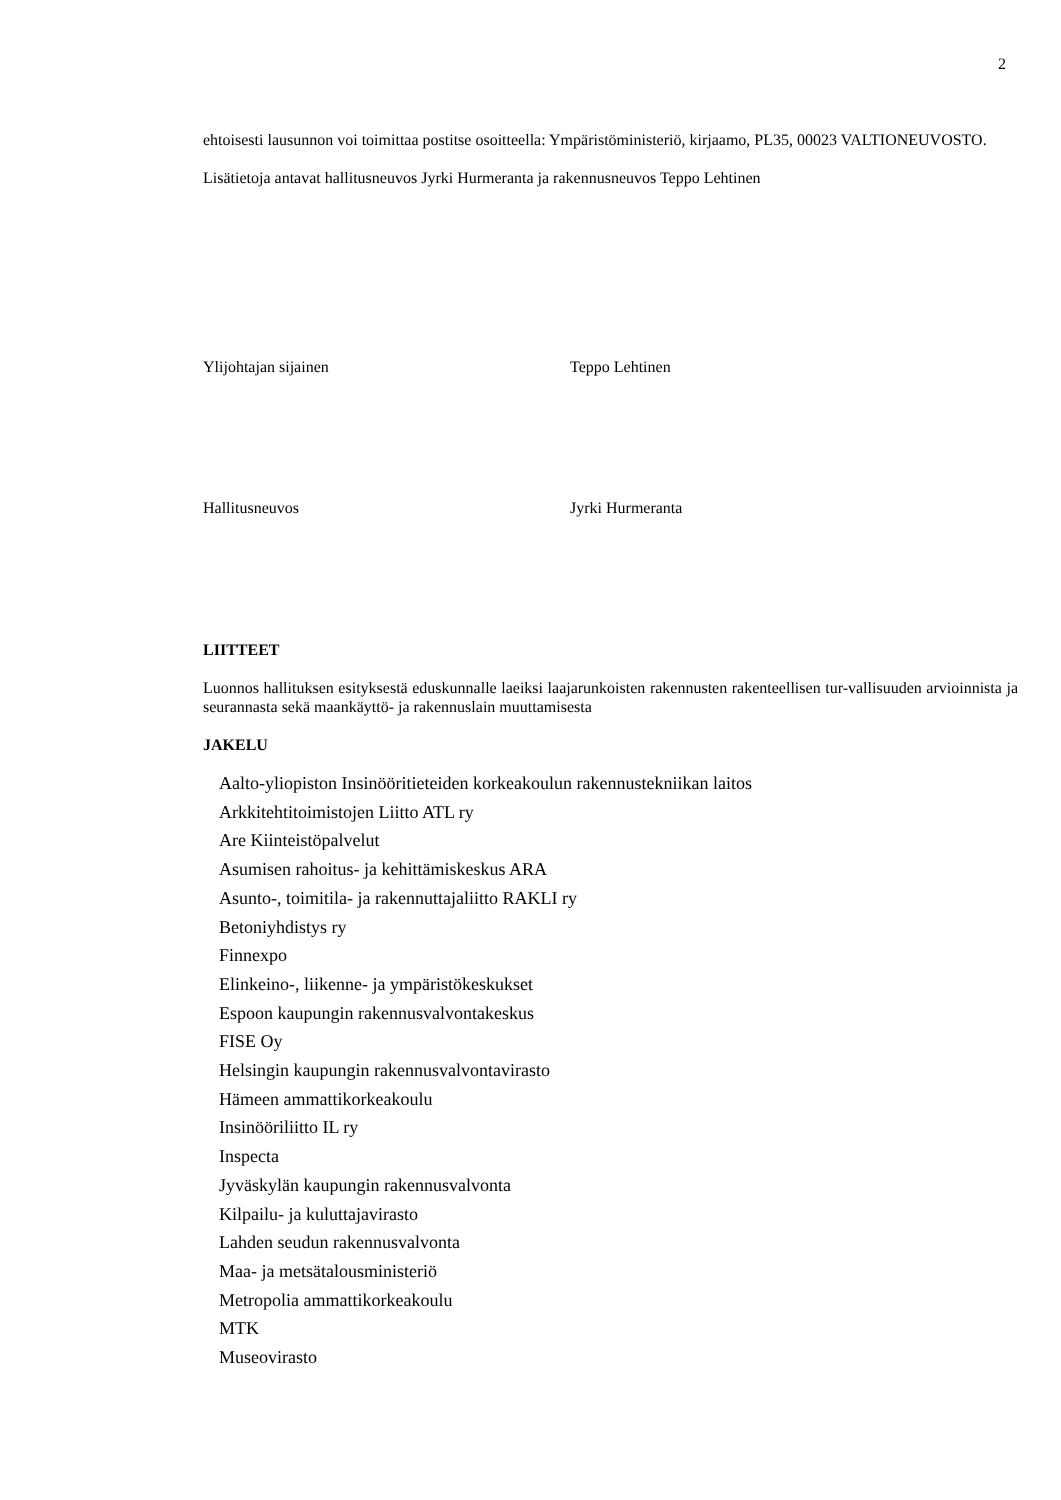2
ehtoisesti lausunnon voi toimittaa postitse osoitteella: Ympäristöministeriö, kirjaamo, PL35, 00023 VALTIONEUVOSTO.
Lisätietoja antavat hallitusneuvos Jyrki Hurmeranta ja rakennusneuvos Teppo Lehtinen
Ylijohtajan sijainen Teppo Lehtinen
Hallitusneuvos Jyrki Hurmeranta
LIITTEET
Luonnos hallituksen esityksestä eduskunnalle laeiksi laajarunkoisten rakennusten rakenteellisen tur-vallisuuden arvioinnista ja seurannasta sekä maankäyttö- ja rakennuslain muuttamisesta
JAKELU
Aalto-yliopiston Insinööritieteiden korkeakoulun rakennustekniikan laitos
Arkkitehtitoimistojen Liitto ATL ry
Are Kiinteistöpalvelut
Asumisen rahoitus- ja kehittämiskeskus ARA
Asunto-, toimitila- ja rakennuttajaliitto RAKLI ry
Betoniyhdistys ry
Finnexpo
Elinkeino-, liikenne- ja ympäristökeskukset
Espoon kaupungin rakennusvalvontakeskus
FISE Oy
Helsingin kaupungin rakennusvalvontavirasto
Hämeen ammattikorkeakoulu
Insinööriliitto IL ry
Inspecta
Jyväskylän kaupungin rakennusvalvonta
Kilpailu- ja kuluttajavirasto
Lahden seudun rakennusvalvonta
Maa- ja metsätalousministeriö
Metropolia ammattikorkeakoulu
MTK
Museovirasto